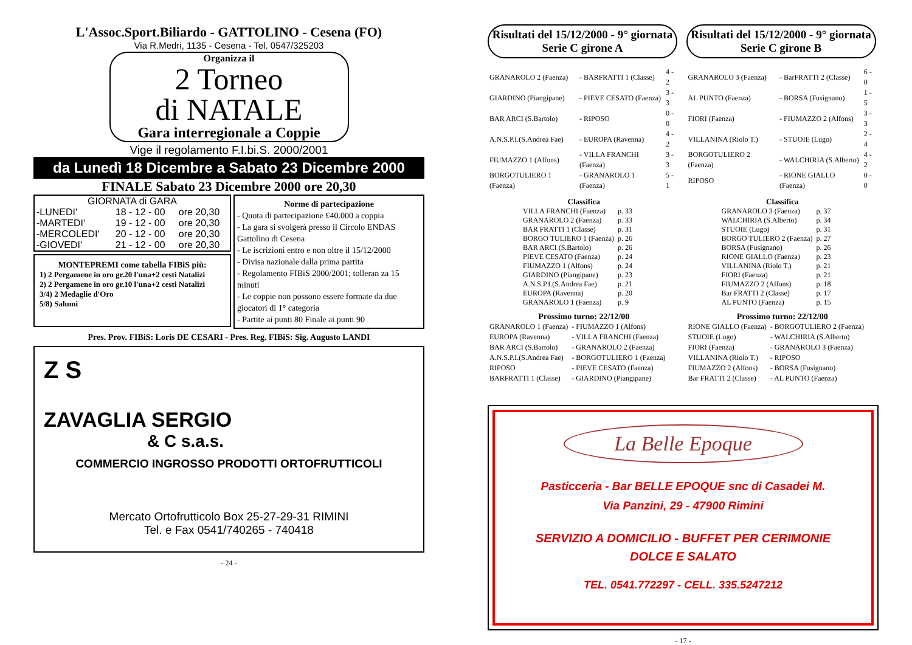L'Assoc.Sport.Biliardo - GATTOLINO - Cesena (FO)
Via R.Medri, 1135 - Cesena - Tel. 0547/325203
Organizza il
2 Torneo
di NATALE
Gara interregionale a Coppie
Vige il regolamento F.I.bi.S. 2000/2001
da Lunedì 18 Dicembre a Sabato 23 Dicembre 2000
FINALE Sabato 23 Dicembre 2000 ore 20,30
GIORNATA di GARA
| -LUNEDI' | 18 - 12 - 00 | ore 20,30 |
| -MARTEDI' | 19 - 12 - 00 | ore 20,30 |
| -MERCOLEDI' | 20 - 12 - 00 | ore 20,30 |
| -GIOVEDI' | 21 - 12 - 00 | ore 20,30 |
MONTEPREMI come tabella FIBiS più:
1) 2 Pergamene in oro gr.20 l'una+2 cesti Natalizi
2) 2 Pergamene in oro gr.10 l'una+2 cesti Natalizi
3/4) 2 Medaglie d'Oro
5/8) Salumi
Norme di partecipazione
- Quota di partecipazione £40.000 a coppia
- La gara si svolgerà presso il Circolo ENDAS Gattolino di Cesena
- Le iscrizioni entro e non oltre il 15/12/2000
- Divisa nazionale dalla prima partita
- Regolamento FIBiS 2000/2001; tolleran za 15 minuti
- Le coppie non possono essere formate da due giocatori di 1° categoria
- Partite ai punti 80 Finale ai punti 90
Pres. Prov. FIBiS: Loris DE CESARI - Pres. Reg. FIBiS: Sig. Augusto LANDI
Z S
ZAVAGLIA SERGIO
& C s.a.s.
COMMERCIO INGROSSO PRODOTTI ORTOFRUTTICOLI
Mercato Ortofrutticolo Box 25-27-29-31 RIMINI
Tel. e Fax 0541/740265 - 740418
- 24 -
Risultati del 15/12/2000 - 9° giornata
Serie C girone A
| GRANAROLO 2 (Faenza) | - BARFRATTI 1 (Classe) | 4 - 2 |
| GIARDINO (Piangipane) | - PIEVE CESATO (Faenza) | 3 - 3 |
| BAR ARCI (S.Bartolo) | - RIPOSO | 0 - 0 |
| A.N.S.P.I.(S.Andrea Fae) | - EUROPA (Ravenna) | 4 - 2 |
| FIUMAZZO 1 (Alfons) | - VILLA FRANCHI (Faenza) | 3 - 3 |
| BORGOTULIERO 1 (Faenza) | - GRANAROLO 1 (Faenza) | 5 - 1 |
Classifica
| VILLA FRANCHI (Faenza) | p. 33 |
| GRANAROLO 2 (Faenza) | p. 33 |
| BAR FRATTI 1 (Classe) | p. 31 |
| BORGO TULIERO 1 (Faenza) | p. 26 |
| BAR ARCI (S.Bartolo) | p. 26 |
| PIEVE CESATO (Faenza) | p. 24 |
| FIUMAZZO 1 (Alfons) | p. 24 |
| GIARDINO (Piangipane) | p. 23 |
| A.N.S.P.I.(S.Andrea Fae) | p. 21 |
| EUROPA (Ravenna) | p. 20 |
| GRANAROLO 1 (Faenza) | p. 9 |
Prossimo turno: 22/12/00
| GRANAROLO 1 (Faenza) | - FIUMAZZO 1 (Alfons) |
| EUROPA (Ravenna) | - VILLA FRANCHI (Faenza) |
| BAR ARCI (S.Bartolo) | - GRANAROLO 2 (Faenza) |
| A.N.S.P.I.(S.Andrea Fae) | - BORGOTULIERO 1 (Faenza) |
| RIPOSO | - PIEVE CESATO (Faenza) |
| BARFRATTI 1 (Classe) | - GIARDINO (Piangipane) |
Risultati del 15/12/2000 - 9° giornata
Serie C girone B
| GRANAROLO 3 (Faenza) | - BarFRATTI 2 (Classe) | 6 - 0 |
| AL PUNTO (Faenza) | - BORSA (Fusignano) | 1 - 5 |
| FIORI (Faenza) | - FIUMAZZO 2 (Alfons) | 3 - 3 |
| VILLANINA (Riolo T.) | - STUOIE (Lugo) | 2 - 4 |
| BORGOTULIERO 2 (Faenza) | - WALCHIRIA (S.Alberto) | 4 - 2 |
| RIPOSO | - RIONE GIALLO (Faenza) | 0 - 0 |
Classifica
| GRANAROLO 3 (Faenza) | p. 37 |
| WALCHIRIA (S.Alberto) | p. 34 |
| STUOIE (Lugo) | p. 31 |
| BORGO TULIERO 2 (Faenza) | p. 27 |
| BORSA (Fusignano) | p. 26 |
| RIONE GIALLO (Faenza) | p. 23 |
| VILLANINA (Riolo T.) | p. 21 |
| FIORI (Faenza) | p. 21 |
| FIUMAZZO 2 (Alfons) | p. 18 |
| Bar FRATTI 2 (Classe) | p. 17 |
| AL PUNTO (Faenza) | p. 15 |
Prossimo turno: 22/12/00
| RIONE GIALLO (Faenza) | - BORGOTULIERO 2 (Faenza) |
| STUOIE (Lugo) | - WALCHIRIA (S.Alberto) |
| FIORI (Faenza) | - GRANAROLO 3 (Faenza) |
| VILLANINA (Riolo T.) | - RIPOSO |
| FIUMAZZO 2 (Alfons) | - BORSA (Fusignano) |
| Bar FRATTI 2 (Classe) | - AL PUNTO (Faenza) |
La Belle Epoque
Pasticceria - Bar BELLE EPOQUE snc di Casadei M.
Via Panzini, 29 - 47900 Rimini
SERVIZIO A DOMICILIO - BUFFET PER CERIMONIE
DOLCE E SALATO
TEL. 0541.772297 - CELL. 335.5247212
- 17 -